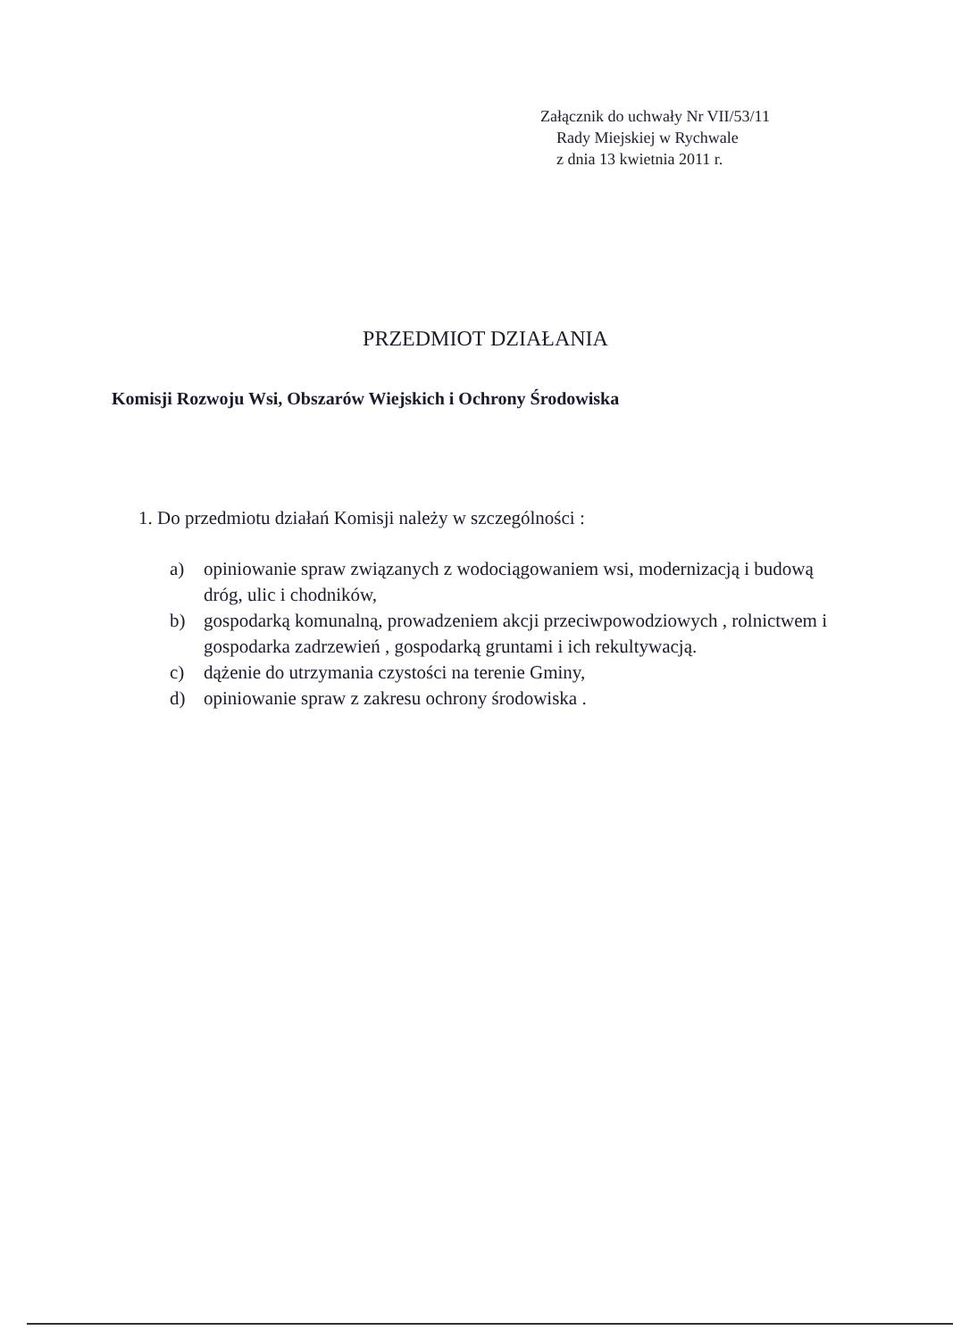Załącznik do uchwały Nr VII/53/11
Rady Miejskiej w Rychwale
z dnia 13 kwietnia 2011 r.
PRZEDMIOT DZIAŁANIA
Komisji Rozwoju Wsi, Obszarów Wiejskich i Ochrony Środowiska
1. Do przedmiotu działań Komisji należy w szczególności :
a) opiniowanie spraw związanych z wodociągowaniem wsi, modernizacją i budową dróg, ulic i chodników,
b) gospodarką komunalną, prowadzeniem akcji przeciwpowodziowych , rolnictwem i gospodarka zadrzewień , gospodarką gruntami i ich rekultywacją.
c) dążenie do utrzymania czystości na terenie Gminy,
d) opiniowanie spraw z zakresu ochrony środowiska .